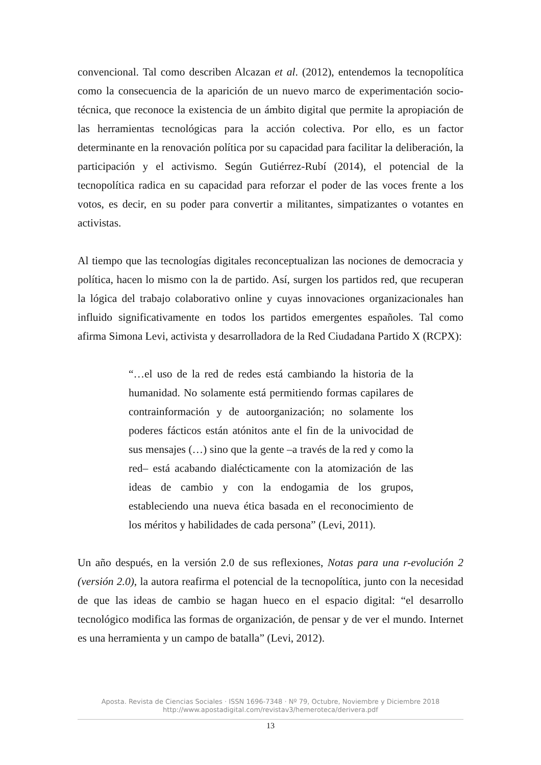convencional. Tal como describen Alcazan et al. (2012), entendemos la tecnopolítica como la consecuencia de la aparición de un nuevo marco de experimentación socio-técnica, que reconoce la existencia de un ámbito digital que permite la apropiación de las herramientas tecnológicas para la acción colectiva. Por ello, es un factor determinante en la renovación política por su capacidad para facilitar la deliberación, la participación y el activismo. Según Gutiérrez-Rubí (2014), el potencial de la tecnopolítica radica en su capacidad para reforzar el poder de las voces frente a los votos, es decir, en su poder para convertir a militantes, simpatizantes o votantes en activistas.
Al tiempo que las tecnologías digitales reconceptualizan las nociones de democracia y política, hacen lo mismo con la de partido. Así, surgen los partidos red, que recuperan la lógica del trabajo colaborativo online y cuyas innovaciones organizacionales han influido significativamente en todos los partidos emergentes españoles. Tal como afirma Simona Levi, activista y desarrolladora de la Red Ciudadana Partido X (RCPX):
“…el uso de la red de redes está cambiando la historia de la humanidad. No solamente está permitiendo formas capilares de contrainformación y de autoorganización; no solamente los poderes fácticos están atónitos ante el fin de la univocidad de sus mensajes (…) sino que la gente –a través de la red y como la red– está acabando dialécticamente con la atomización de las ideas de cambio y con la endogamia de los grupos, estableciendo una nueva ética basada en el reconocimiento de los méritos y habilidades de cada persona” (Levi, 2011).
Un año después, en la versión 2.0 de sus reflexiones, Notas para una r-evolución 2 (versión 2.0), la autora reafirma el potencial de la tecnopolítica, junto con la necesidad de que las ideas de cambio se hagan hueco en el espacio digital: “el desarrollo tecnológico modifica las formas de organización, de pensar y de ver el mundo. Internet es una herramienta y un campo de batalla” (Levi, 2012).
Aposta. Revista de Ciencias Sociales · ISSN 1696-7348 · Nº 79, Octubre, Noviembre y Diciembre 2018
http://www.apostadigital.com/revistav3/hemeroteca/derivera.pdf
13